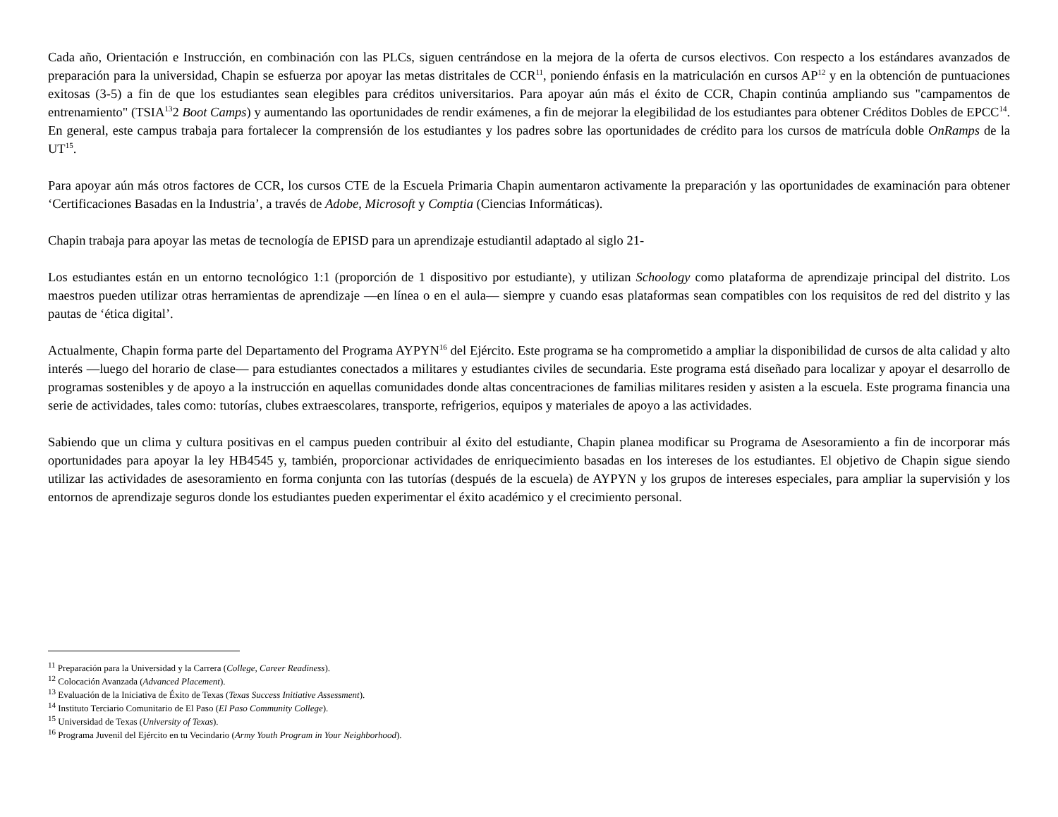Cada año, Orientación e Instrucción, en combinación con las PLCs, siguen centrándose en la mejora de la oferta de cursos electivos. Con respecto a los estándares avanzados de preparación para la universidad, Chapin se esfuerza por apoyar las metas distritales de CCR<sup>11</sup>, poniendo énfasis en la matriculación en cursos AP<sup>12</sup> y en la obtención de puntuaciones exitosas (3-5) a fin de que los estudiantes sean elegibles para créditos universitarios. Para apoyar aún más el éxito de CCR, Chapin continúa ampliando sus "campamentos de entrenamiento" (TSIA<sup>13</sup>2 Boot Camps) y aumentando las oportunidades de rendir exámenes, a fin de mejorar la elegibilidad de los estudiantes para obtener Créditos Dobles de EPCC<sup>14</sup>. En general, este campus trabaja para fortalecer la comprensión de los estudiantes y los padres sobre las oportunidades de crédito para los cursos de matrícula doble OnRamps de la UT<sup>15</sup>.
Para apoyar aún más otros factores de CCR, los cursos CTE de la Escuela Primaria Chapin aumentaron activamente la preparación y las oportunidades de examinación para obtener ‘Certificaciones Basadas en la Industria’, a través de Adobe, Microsoft y Comptia (Ciencias Informáticas).
Chapin trabaja para apoyar las metas de tecnología de EPISD para un aprendizaje estudiantil adaptado al siglo 21-
Los estudiantes están en un entorno tecnológico 1:1 (proporción de 1 dispositivo por estudiante), y utilizan Schoology como plataforma de aprendizaje principal del distrito. Los maestros pueden utilizar otras herramientas de aprendizaje —en línea o en el aula— siempre y cuando esas plataformas sean compatibles con los requisitos de red del distrito y las pautas de ‘ética digital’.
Actualmente, Chapin forma parte del Departamento del Programa AYPYN<sup>16</sup> del Ejército. Este programa se ha comprometido a ampliar la disponibilidad de cursos de alta calidad y alto interés —luego del horario de clase— para estudiantes conectados a militares y estudiantes civiles de secundaria. Este programa está diseñado para localizar y apoyar el desarrollo de programas sostenibles y de apoyo a la instrucción en aquellas comunidades donde altas concentraciones de familias militares residen y asisten a la escuela. Este programa financia una serie de actividades, tales como: tutorías, clubes extraescolares, transporte, refrigerios, equipos y materiales de apoyo a las actividades.
Sabiendo que un clima y cultura positivas en el campus pueden contribuir al éxito del estudiante, Chapin planea modificar su Programa de Asesoramiento a fin de incorporar más oportunidades para apoyar la ley HB4545 y, también, proporcionar actividades de enriquecimiento basadas en los intereses de los estudiantes. El objetivo de Chapin sigue siendo utilizar las actividades de asesoramiento en forma conjunta con las tutorías (después de la escuela) de AYPYN y los grupos de intereses especiales, para ampliar la supervisión y los entornos de aprendizaje seguros donde los estudiantes pueden experimentar el éxito académico y el crecimiento personal.
<sup>11</sup> Preparación para la Universidad y la Carrera (College, Career Readiness).
<sup>12</sup> Colocación Avanzada (Advanced Placement).
<sup>13</sup> Evaluación de la Iniciativa de Éxito de Texas (Texas Success Initiative Assessment).
<sup>14</sup> Instituto Terciario Comunitario de El Paso (El Paso Community College).
<sup>15</sup> Universidad de Texas (University of Texas).
<sup>16</sup> Programa Juvenil del Ejército en tu Vecindario (Army Youth Program in Your Neighborhood).